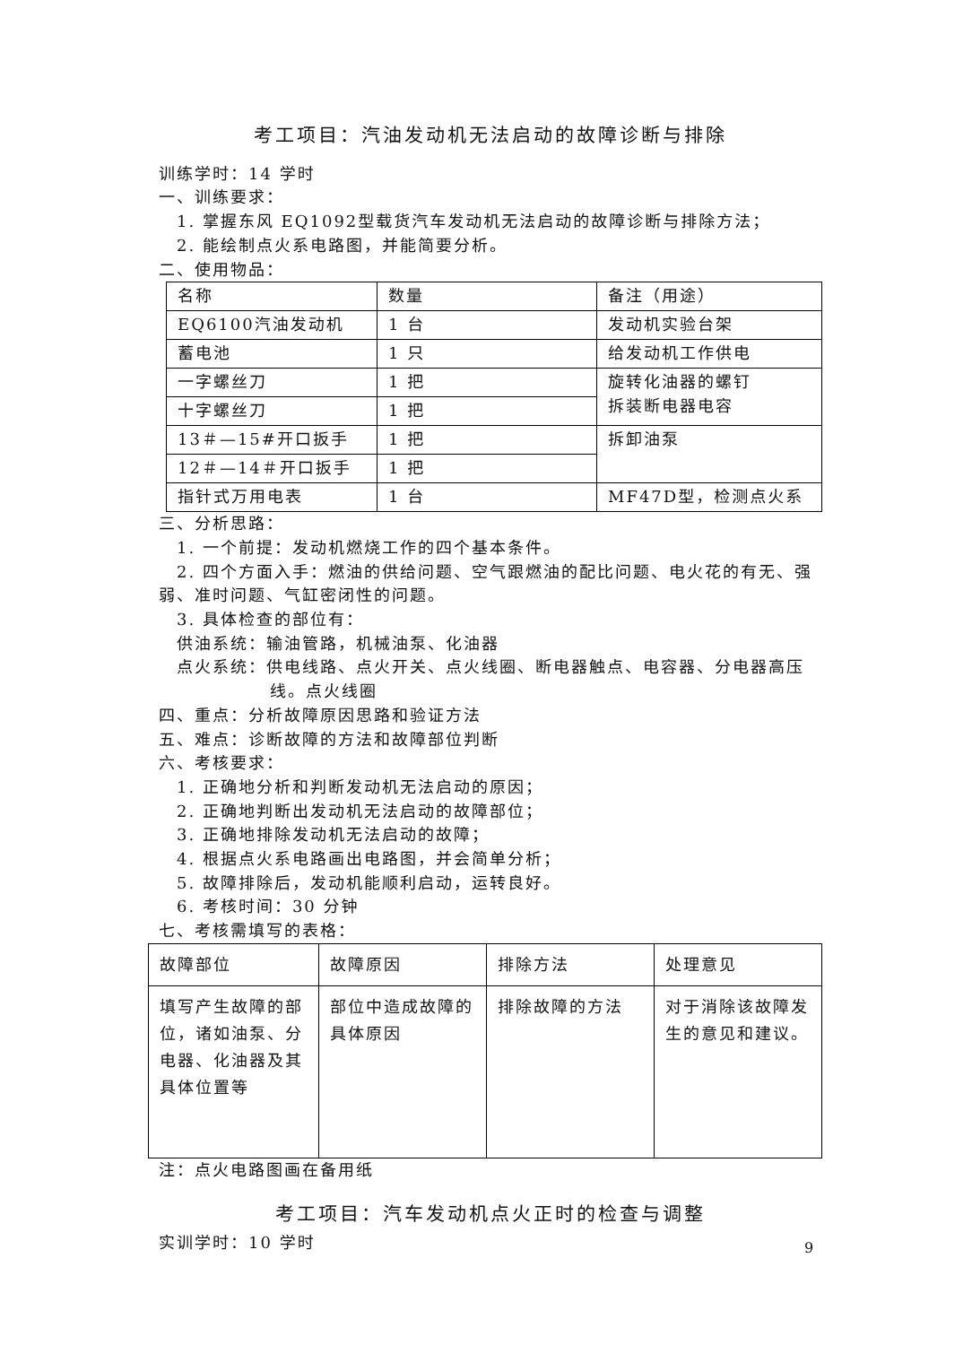考工项目：汽油发动机无法启动的故障诊断与排除
训练学时：14 学时
一、训练要求：
1. 掌握东风 EQ1092型载货汽车发动机无法启动的故障诊断与排除方法；
2. 能绘制点火系电路图，并能简要分析。
二、使用物品：
| 名称 | 数量 | 备注（用途） |
| EQ6100汽油发动机 | 1 台 | 发动机实验台架 |
| 蓄电池 | 1 只 | 给发动机工作供电 |
| 一字螺丝刀 | 1 把 | 旋转化油器的螺钉 拆装断电器电容 |
| 十字螺丝刀 | 1 把 | |
| 13＃—15#开口扳手 | 1 把 | 拆卸油泵 |
| 12＃—14＃开口扳手 | 1 把 | |
| 指针式万用电表 | 1 台 | MF47D型，检测点火系 |
三、分析思路：
1. 一个前提：发动机燃烧工作的四个基本条件。
2. 四个方面入手：燃油的供给问题、空气跟燃油的配比问题、电火花的有无、强
弱、准时问题、气缸密闭性的问题。
3. 具体检查的部位有：
供油系统：输油管路，机械油泵、化油器
点火系统：供电线路、点火开关、点火线圈、断电器触点、电容器、分电器高压
线。点火线圈
四、重点：分析故障原因思路和验证方法
五、难点：诊断故障的方法和故障部位判断
六、考核要求：
1. 正确地分析和判断发动机无法启动的原因；
2. 正确地判断出发动机无法启动的故障部位；
3. 正确地排除发动机无法启动的故障；
4. 根据点火系电路画出电路图，并会简单分析；
5. 故障排除后，发动机能顺利启动，运转良好。
6. 考核时间：30 分钟
七、考核需填写的表格：
| 故障部位 | 故障原因 | 排除方法 | 处理意见 |
| 填写产生故障的部位，诸如油泵、分电器、化油器及其具体位置等 | 部位中造成故障的具体原因 | 排除故障的方法 | 对于消除该故障发生的意见和建议。 |
注：点火电路图画在备用纸
考工项目：汽车发动机点火正时的检查与调整
实训学时：10 学时
9